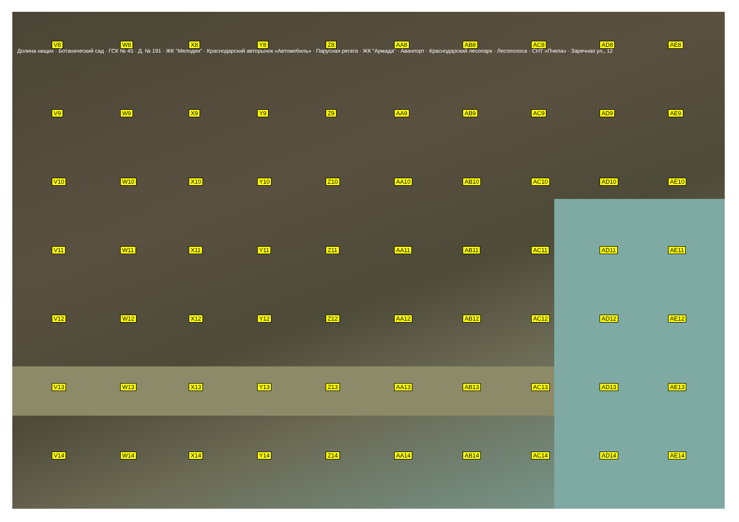V8
W8
X8
Y8
Z8
AA8
AB8
AC8
AD8
AE8
V9
W9
X9
Y9
Z9
AA9
AB9
AC9
AD9
AE9
V10
W10
X10
Y10
Z10
AA10
AB10
AC10
AD10
AE10
V11
W11
X11
Y11
Z11
AA11
AB11
AC11
AD11
AE11
V12
W12
X12
Y12
Z12
AA12
AB12
AC12
AD12
AE12
V13
W13
X13
Y13
Z13
AA13
AB13
AC13
AD13
AE13
V14
W14
X14
Y14
Z14
AA14
AB14
AC14
AD14
AE14
Долина нищих · Ботанический сад · ГСК № 45 · Д. № 191 · ЖК "Мелодия" · Краснодарский авторынок «Автомобиль» · Парусная регата · ЖК "Армада" · Аванпорт · Краснодарский лесопарк · Лесополоса · СНТ «Пчела» · Заречная ул., 12